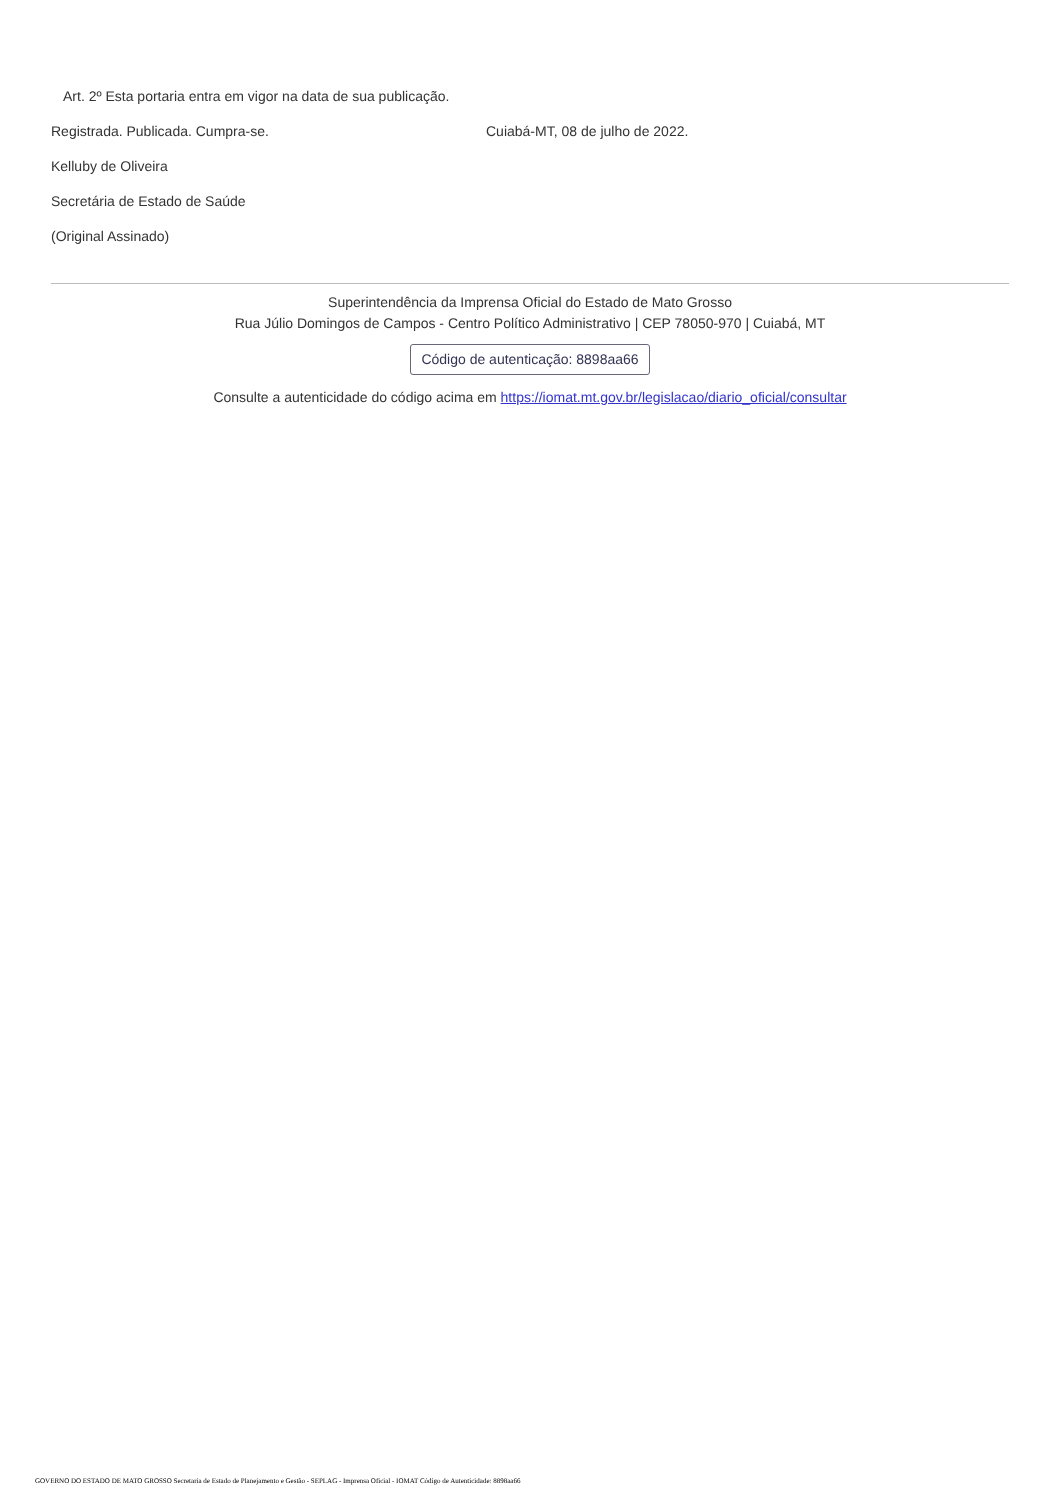Art. 2º Esta portaria entra em vigor na data de sua publicação.
Registrada. Publicada. Cumpra-se. Cuiabá-MT, 08 de julho de 2022.
Kelluby de Oliveira
Secretária de Estado de Saúde
(Original Assinado)
Superintendência da Imprensa Oficial do Estado de Mato Grosso
Rua Júlio Domingos de Campos - Centro Político Administrativo | CEP 78050-970 | Cuiabá, MT
Código de autenticação: 8898aa66
Consulte a autenticidade do código acima em https://iomat.mt.gov.br/legislacao/diario_oficial/consultar
GOVERNO DO ESTADO DE MATO GROSSO Secretaria de Estado de Planejamento e Gestão - SEPLAG - Imprensa Oficial - IOMAT Código de Autenticidade: 8898aa66